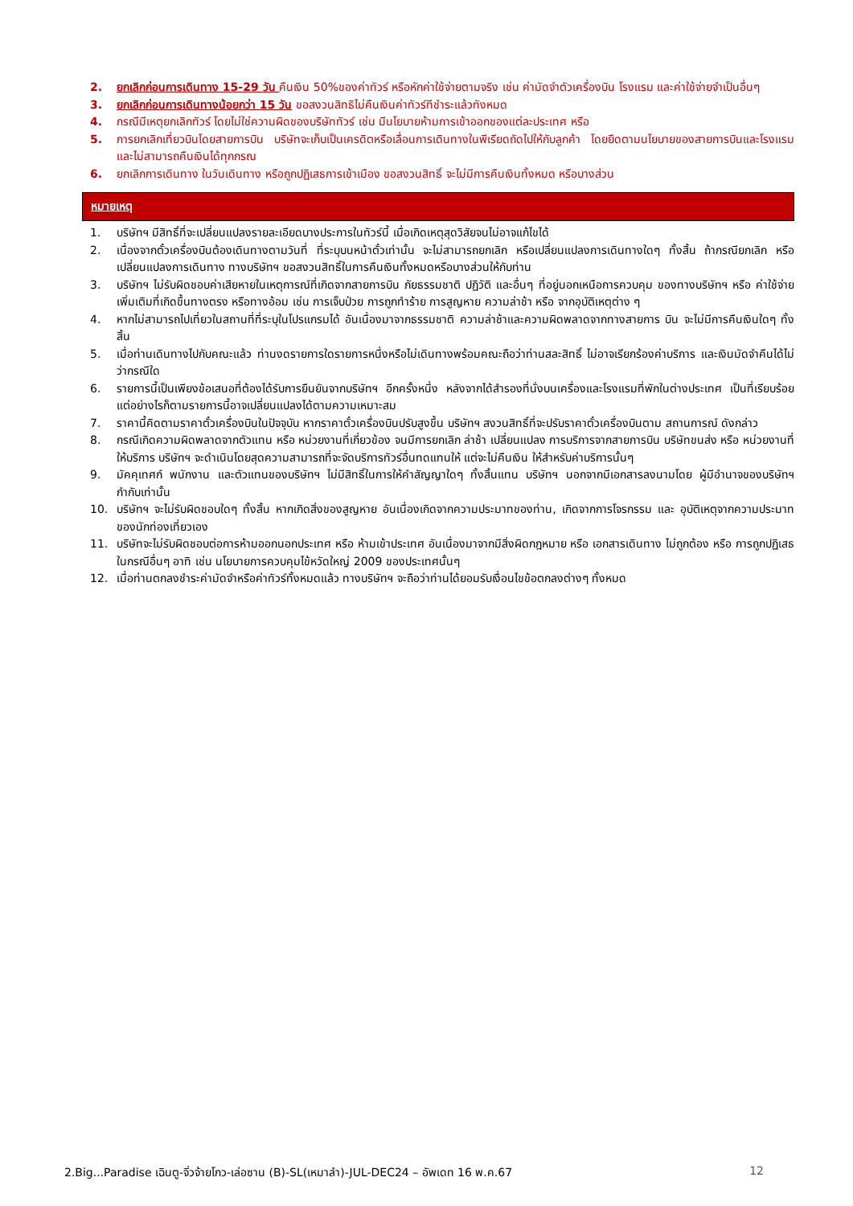2. ยกเลิกก่อนการเดินทาง 15-29 วัน คืนเงิน 50%ของค่าทัวร์ หรือหักค่าใช้จ่ายตามจริง เช่น ค่ามัดจำตัวเครื่องบิน โรงแรม และค่าใช้จ่ายจำเป็นอื่นๆ
3. ยกเลิกก่อนการเดินทางน้อยกว่า 15 วัน ขอสงวนสิทธิไม่คืนเงินค่าทัวร์ทีชำระแล้วทังหมด
4. กรณีมีเหตุยกเลิกทัวร์ โดยไม่ใช่ความผิดของบริษัททัวร์ เช่น มีนโยบายห้ามการเข้าออกของแต่ละประเทศ หรือ
5. การยกเลิกเที่ยวบินโดยสายการบิน บริษัทจะเก็บเป็นเครดิตหรือเลื่อนการเดินทางในพีเรียดถัดไปให้กับลูกค้า โดยยึดตามนโยบายของสายการบินและโรงแรมและไม่สามารถคืนเงินได้ทุกกรณ
6. ยกเลิกการเดินทาง ในวันเดินทาง หรือถูกปฏิเสธการเข้าเมือง ขอสงวนสิทธิ์ จะไม่มีการคืนเงินทั้งหมด หรือบางส่วน
หมายเหตุ
1. บริษัทฯ มีสิทธิ์ที่จะเปลี่ยนแปลงรายละเอียดบางประการในทัวร์นี้ เมื่อเกิดเหตุสุดวิสัยจนไม่อาจแก้ไขได้
2. เนื่องจากตั๋วเครื่องบินต้องเดินทางตามวันที่ ที่ระบุบนหน้าตั๋วเท่านั้น จะไม่สามารถยกเลิก หรือเปลี่ยนแปลงการเดินทางใดๆ ทั้งสิ้น ถ้ากรณียกเลิก หรือเปลี่ยนแปลงการเดินทาง ทางบริษัทฯ ขอสงวนสิทธิ์ในการคืนเงินทั้งหมดหรือบางส่วนให้กับท่าน
3. บริษัทฯ ไม่รับผิดชอบค่าเสียหายในเหตุการณ์ที่เกิดจากสายการบิน ภัยธรรมชาติ ปฏิวัติ และอื่นๆ ที่อยู่นอกเหนือการควบคุม ของทางบริษัทฯ หรือ ค่าใช้จ่ายเพิ่มเติมที่เกิดขึ้นทางตรง หรือทางอ้อม เช่น การเจ็บป่วย การถูกทำร้าย การสูญหาย ความล่าช้า หรือ จากอุบัติเหตุต่าง ๆ
4. หากไม่สามารถไปเที่ยวในสถานที่ที่ระบุในโปรแกรมได้ อันเนื่องมาจากธรรมชาติ ความล่าช้าและความผิดพลาดจากทางสายการ บิน จะไม่มีการคืนเงินใดๆ ทั้งสิ้น
5. เมื่อท่านเดินทางไปกับคณะแล้ว ท่านงดรายการใดรายการหนึ่งหรือไม่เดินทางพร้อมคณะถือว่าท่านสละสิทธิ์ ไม่อาจเรียกร้องค่าบริการ และเงินมัดจำคืนได้ไม่ว่ากรณีใด
6. รายการนี้เป็นเพียงข้อเสนอที่ต้องได้รับการยืนยันจากบริษัทฯ อีกครั้งหนึ่ง หลังจากได้สำรองที่นั่งบนเครื่องและโรงแรมที่พักในต่างประเทศ เป็นที่เรียบร้อย แต่อย่างไรก็ตามรายการนี้อาจเปลี่ยนแปลงได้ตามความเหมาะสม
7. ราคานี้คิดตามราคาตั๋วเครื่องบินในปัจจุบัน หากราคาตั๋วเครื่องบินปรับสูงขึ้น บริษัทฯ สงวนสิทธิ์ที่จะปรับราคาตั๋วเครื่องบินตาม สถานการณ์ ดังกล่าว
8. กรณีเกิดความผิดพลาดจากตัวแทน หรือ หน่วยงานที่เกี่ยวข้อง จนมีการยกเลิก ล่าช้า เปลี่ยนแปลง การบริการจากสายการบิน บริษัทขนส่ง หรือ หน่วยงานที่ให้บริการ บริษัทฯ จะดำเนินโดยสุดความสามารถที่จะจัดบริการทัวร์อื่นทดแทนให้ แต่จะไม่คืนเงิน ให้สำหรับค่าบริการนั้นๆ
9. มัคคุเทศก์ พนักงาน และตัวแทนของบริษัทฯ ไม่มีสิทธิ์ในการให้คำสัญญาใดๆ ทั้งสิ้นแทน บริษัทฯ นอกจากมีเอกสารลงนามโดย ผู้มีอำนาจของบริษัทฯ กำกับเท่านั้น
10. บริษัทฯ จะไม่รับผิดชอบใดๆ ทั้งสิ้น หากเกิดสิ่งของสูญหาย อันเนื่องเกิดจากความประมาทของท่าน, เกิดจากการโจรกรรม และ อุบัติเหตุจากความประมาทของนักท่องเที่ยวเอง
11. บริษัทจะไม่รับผิดชอบต่อการห้ามออกนอกประเทศ หรือ ห้ามเข้าประเทศ อันเนื่องมาจากมีสิ่งผิดกฎหมาย หรือ เอกสารเดินทาง ไม่ถูกต้อง หรือ การถูกปฏิเสธในกรณีอื่นๆ อาทิ เช่น นโยบายการควบคุมไข้หวัดใหญ่ 2009 ของประเทศนั้นๆ
12. เมื่อท่านตกลงชำระค่ามัดจำหรือค่าทัวร์ทั้งหมดแล้ว ทางบริษัทฯ จะถือว่าท่านได้ยอมรับเงื่อนไขข้อตกลงต่างๆ ทั้งหมด
2.Big...Paradise เฉินตู-จิ่วจ้ายโกว-เล่อซาน (B)-SL(เหมาลำ)-JUL-DEC24 – อัพเดท 16 พ.ค.67 12